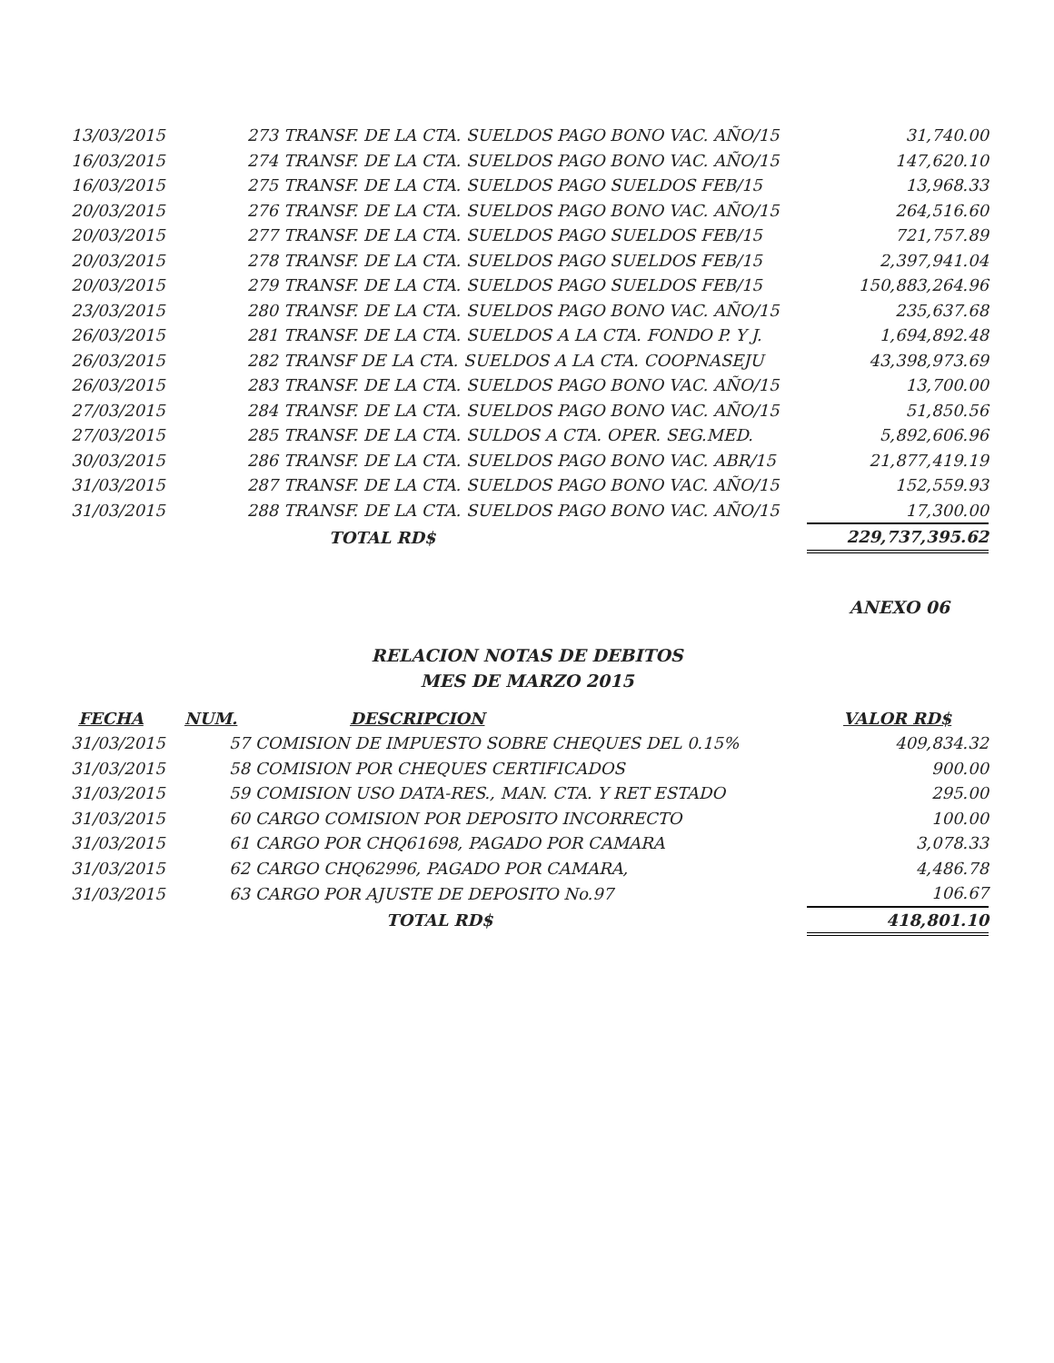| 13/03/2015 | 273 | TRANSF. DE LA CTA. SUELDOS PAGO BONO VAC. AÑO/15 | 31,740.00 |
| 16/03/2015 | 274 | TRANSF. DE LA CTA. SUELDOS PAGO BONO VAC. AÑO/15 | 147,620.10 |
| 16/03/2015 | 275 | TRANSF. DE LA CTA. SUELDOS PAGO SUELDOS FEB/15 | 13,968.33 |
| 20/03/2015 | 276 | TRANSF. DE LA CTA. SUELDOS PAGO BONO VAC. AÑO/15 | 264,516.60 |
| 20/03/2015 | 277 | TRANSF. DE LA CTA. SUELDOS PAGO SUELDOS FEB/15 | 721,757.89 |
| 20/03/2015 | 278 | TRANSF. DE LA CTA. SUELDOS PAGO SUELDOS FEB/15 | 2,397,941.04 |
| 20/03/2015 | 279 | TRANSF. DE LA CTA. SUELDOS PAGO SUELDOS FEB/15 | 150,883,264.96 |
| 23/03/2015 | 280 | TRANSF. DE LA CTA. SUELDOS PAGO BONO VAC. AÑO/15 | 235,637.68 |
| 26/03/2015 | 281 | TRANSF. DE LA CTA. SUELDOS A LA CTA. FONDO P. Y J. | 1,694,892.48 |
| 26/03/2015 | 282 | TRANSF DE LA CTA. SUELDOS A LA CTA. COOPNASEJU | 43,398,973.69 |
| 26/03/2015 | 283 | TRANSF. DE LA CTA. SUELDOS PAGO BONO VAC. AÑO/15 | 13,700.00 |
| 27/03/2015 | 284 | TRANSF. DE LA CTA. SUELDOS PAGO BONO VAC. AÑO/15 | 51,850.56 |
| 27/03/2015 | 285 | TRANSF. DE LA CTA. SULDOS A CTA. OPER. SEG.MED. | 5,892,606.96 |
| 30/03/2015 | 286 | TRANSF. DE LA CTA. SUELDOS PAGO BONO VAC. ABR/15 | 21,877,419.19 |
| 31/03/2015 | 287 | TRANSF. DE LA CTA. SUELDOS PAGO BONO VAC. AÑO/15 | 152,559.93 |
| 31/03/2015 | 288 | TRANSF. DE LA CTA. SUELDOS PAGO BONO VAC. AÑO/15 | 17,300.00 |
| | | TOTAL RD$ | 229,737,395.62 |
ANEXO 06
RELACION NOTAS DE DEBITOS
MES DE MARZO 2015
| FECHA | NUM. | DESCRIPCION | VALOR RD$ |
| --- | --- | --- | --- |
| 31/03/2015 | 57 | COMISION DE IMPUESTO SOBRE CHEQUES DEL 0.15% | 409,834.32 |
| 31/03/2015 | 58 | COMISION POR CHEQUES CERTIFICADOS | 900.00 |
| 31/03/2015 | 59 | COMISION USO DATA-RES., MAN. CTA. Y RET ESTADO | 295.00 |
| 31/03/2015 | 60 | CARGO COMISION POR DEPOSITO INCORRECTO | 100.00 |
| 31/03/2015 | 61 | CARGO POR CHQ61698, PAGADO POR CAMARA | 3,078.33 |
| 31/03/2015 | 62 | CARGO CHQ62996, PAGADO POR CAMARA, | 4,486.78 |
| 31/03/2015 | 63 | CARGO POR AJUSTE DE DEPOSITO No.97 | 106.67 |
| | | TOTAL RD$ | 418,801.10 |